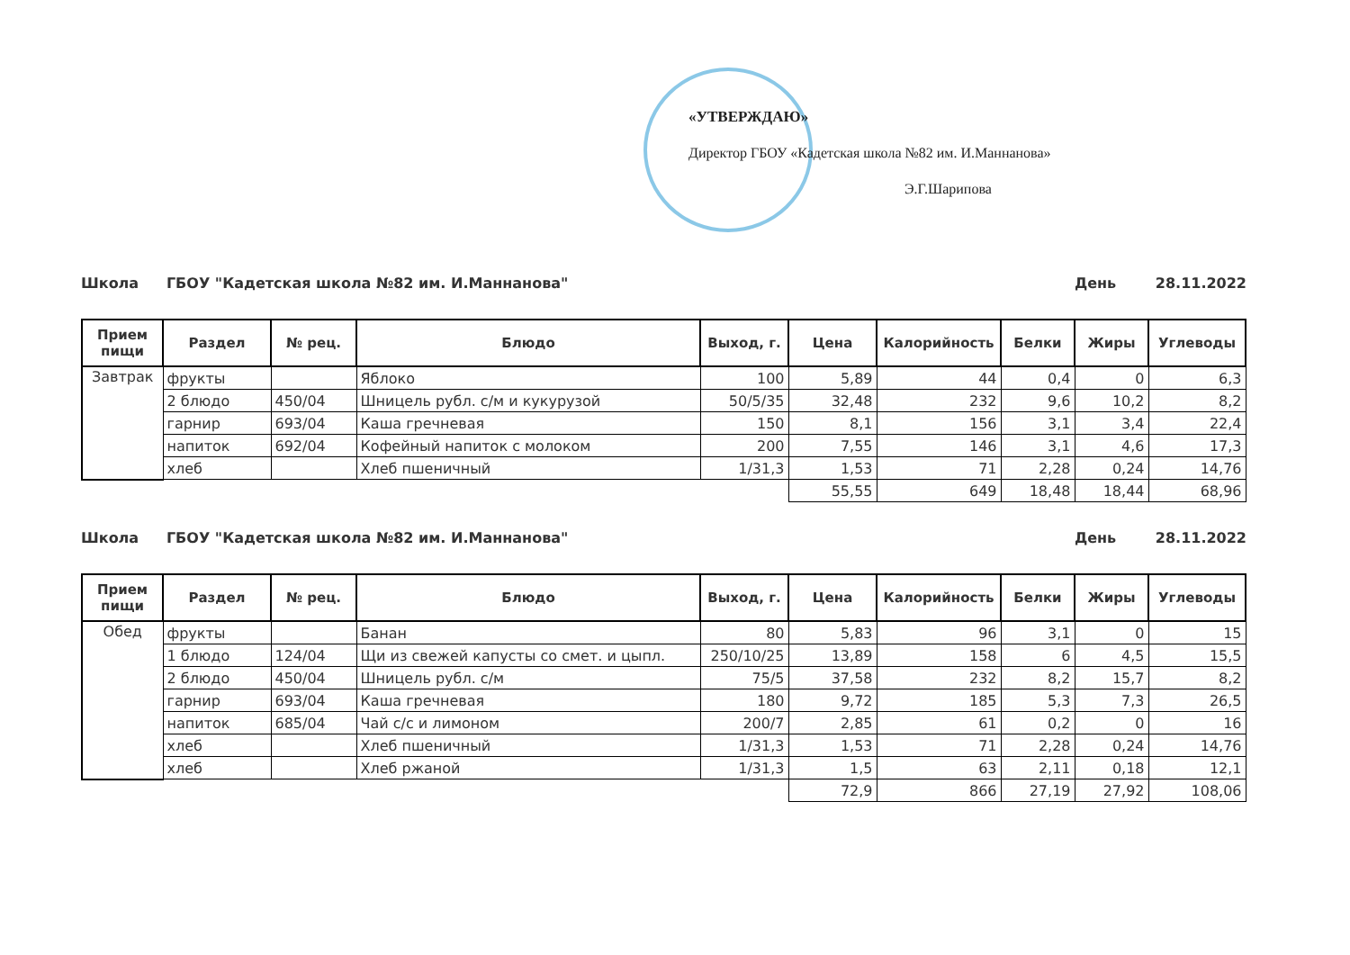«УТВЕРЖДАЮ»
Директор ГБОУ «Кадетская школа №82 им. И.Маннанова»
Э.Г.Шарипова
Школа ГБОУ "Кадетская школа №82 им. И.Маннанова" День 28.11.2022
| Прием пищи | Раздел | № рец. | Блюдо | Выход, г. | Цена | Калорийность | Белки | Жиры | Углеводы |
| --- | --- | --- | --- | --- | --- | --- | --- | --- | --- |
| Завтрак | фрукты | | Яблоко | 100 | 5,89 | 44 | 0,4 | 0 | 6,3 |
| | 2 блюдо | 450/04 | Шницель рубл. с/м и кукурузой | 50/5/35 | 32,48 | 232 | 9,6 | 10,2 | 8,2 |
| | гарнир | 693/04 | Каша гречневая | 150 | 8,1 | 156 | 3,1 | 3,4 | 22,4 |
| | напиток | 692/04 | Кофейный напиток с молоком | 200 | 7,55 | 146 | 3,1 | 4,6 | 17,3 |
| | хлеб | | Хлеб пшеничный | 1/31,3 | 1,53 | 71 | 2,28 | 0,24 | 14,76 |
| | | | | | 55,55 | 649 | 18,48 | 18,44 | 68,96 |
Школа ГБОУ "Кадетская школа №82 им. И.Маннанова" День 28.11.2022
| Прием пищи | Раздел | № рец. | Блюдо | Выход, г. | Цена | Калорийность | Белки | Жиры | Углеводы |
| --- | --- | --- | --- | --- | --- | --- | --- | --- | --- |
| Обед | фрукты | | Банан | 80 | 5,83 | 96 | 3,1 | 0 | 15 |
| | 1 блюдо | 124/04 | Щи из свежей капусты со смет. и цыпл. | 250/10/25 | 13,89 | 158 | 6 | 4,5 | 15,5 |
| | 2 блюдо | 450/04 | Шницель рубл. с/м | 75/5 | 37,58 | 232 | 8,2 | 15,7 | 8,2 |
| | гарнир | 693/04 | Каша гречневая | 180 | 9,72 | 185 | 5,3 | 7,3 | 26,5 |
| | напиток | 685/04 | Чай с/с и лимоном | 200/7 | 2,85 | 61 | 0,2 | 0 | 16 |
| | хлеб | | Хлеб пшеничный | 1/31,3 | 1,53 | 71 | 2,28 | 0,24 | 14,76 |
| | хлеб | | Хлеб ржаной | 1/31,3 | 1,5 | 63 | 2,11 | 0,18 | 12,1 |
| | | | | | 72,9 | 866 | 27,19 | 27,92 | 108,06 |